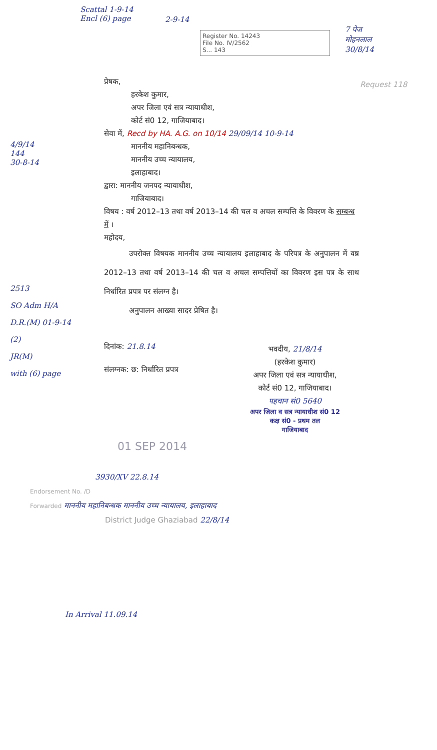Scattal 1-9-14
Encl (6) page
2-9-14
Register No. 14243
File No. IV/2562
S... 143
7 पेज
मोहनलाल
30/8/14
4/9/14
144
30-8-14
प्रेषक,
हरकेश कुमार,
अपर जिला एवं सत्र न्यायाधीश,
कोर्ट सं0 12, गाजियाबाद।
सेवा में, Recd by HA. A.G. on 10/14 29/09/14 10-9-14
माननीय महानिबन्धक,
माननीय उच्च न्यायालय,
इलाहाबाद।
द्वारा: माननीय जनपद न्यायाधीश,
गाजियाबाद।
विषय : वर्ष 2012–13 तथा वर्ष 2013–14 की चल व अचल सम्पत्ति के विवरण के सम्बन्ध में ।
महोदय,
उपरोक्त विषयक माननीय उच्च न्यायालय इलाहाबाद के परिपत्र के अनुपालन में वष्र 2012–13 तथा वर्ष 2013–14 की चल व अचल सम्पत्तियों का विवरण इस पत्र के साथ निर्धारित प्रपत्र पर संलग्न है।
अनुपालन आख्या सादर प्रेषित है।
दिनांक: 21.8.14
संलग्नक: छ: निर्धारित प्रपत्र
भवदीय, 21/8/14
(हरकेश कुमार)
अपर जिला एवं सत्र न्यायाधीश,
कोर्ट सं0 12, गाजियाबाद।
पहचान सं0 5640
अपर जिला व सत्र न्यायाधीश सं0 12
कक्ष सं0 - प्रथम तल
गाजियाबाद
2513
SO Adm H/A
D.R.(M) 01-9-14
(2)
JR(M)
with (6) page
01 SEP 2014
3930/XV 22.8.14
Endorsement No. /D
Forwarded माननीय महानिबन्धक माननीय उच्च न्यायालय, इलाहाबाद
District Judge Ghaziabad 22/8/14
In Arrival 11.09.14
Request 118